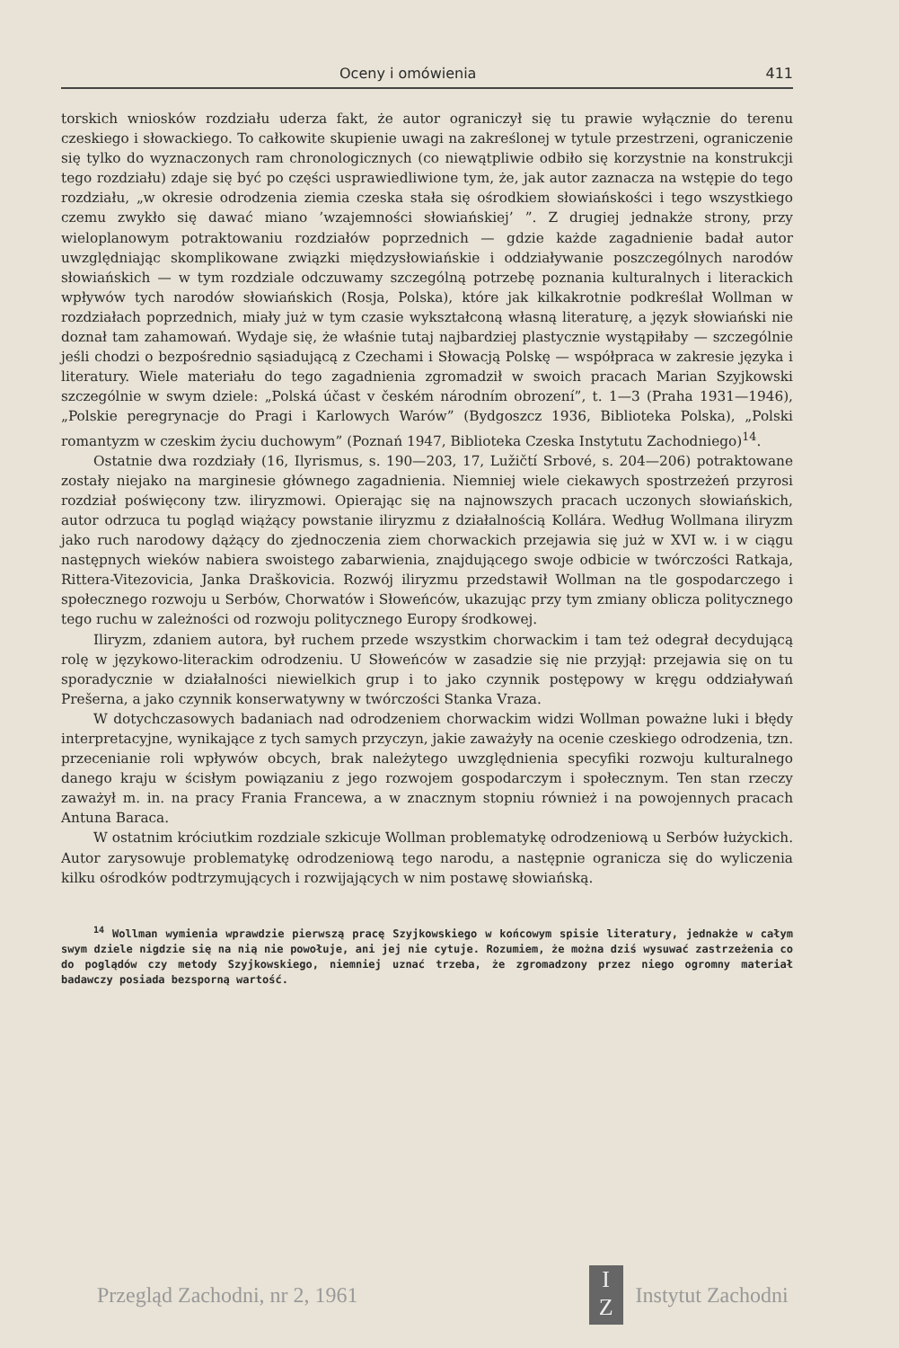Oceny i omówienia 411
torskich wniosków rozdziału uderza fakt, że autor ograniczył się tu prawie wyłącznie do terenu czeskiego i słowackiego. To całkowite skupienie uwagi na zakreślonej w tytule przestrzeni, ograniczenie się tylko do wyznaczonych ram chronologicznych (co niewątpliwie odbiło się korzystnie na konstrukcji tego rozdziału) zdaje się być po części usprawiedliwione tym, że, jak autor zaznacza na wstępie do tego rozdziału, „w okresie odrodzenia ziemia czeska stała się ośrodkiem słowiańskości i tego wszystkiego czemu zwykło się dawać miano ’wzajemności słowiańskiej’ ”. Z drugiej jednakże strony, przy wieloplanowym potraktowaniu rozdziałów poprzednich — gdzie każde zagadnienie badał autor uwzględniając skomplikowane związki międzysłowiańskie i oddziaływanie poszczególnych narodów słowiańskich — w tym rozdziale odczuwamy szczególną potrzebę poznania kulturalnych i literackich wpływów tych narodów słowiańskich (Rosja, Polska), które jak kilkakrotnie podkreślał Wollman w rozdziałach poprzednich, miały już w tym czasie wykształconą własną literaturę, a język słowiański nie doznał tam zahamowań. Wydaje się, że właśnie tutaj najbardziej plastycznie wystąpiłaby — szczególnie jeśli chodzi o bezpośrednio sąsiadującą z Czechami i Słowacją Polskę — współpraca w zakresie języka i literatury. Wiele materiału do tego zagadnienia zgromadził w swoich pracach Marian Szyjkowski szczególnie w swym dziele: „Polská účast v českém národním obrození”, t. 1—3 (Praha 1931—1946), „Polskie peregrynacje do Pragi i Karlowych Warów” (Bydgoszcz 1936, Biblioteka Polska), „Polski romantyzm w czeskim życiu duchowym” (Poznań 1947, Biblioteka Czeska Instytutu Zachodniego)<sup>14</sup>.
Ostatnie dwa rozdziały (16, Ilyrismus, s. 190—203, 17, Lužičtí Srbové, s. 204—206) potraktowane zostały niejako na marginesie głównego zagadnienia. Niemniej wiele ciekawych spostrzeżeń przyrosi rozdział poświęcony tzw. iliryzmowi. Opierając się na najnowszych pracach uczonych słowiańskich, autor odrzuca tu pogląd wiążący powstanie iliryzmu z działalnością Kollára. Według Wollmana iliryzm jako ruch narodowy dążący do zjednoczenia ziem chorwackich przejawia się już w XVI w. i w ciągu następnych wieków nabiera swoistego zabarwienia, znajdującego swoje odbicie w twórczości Ratkaja, Rittera-Vitezovicia, Janka Draškovicia. Rozwój iliryzmu przedstawił Wollman na tle gospodarczego i społecznego rozwoju u Serbów, Chorwatów i Słoweńców, ukazując przy tym zmiany oblicza politycznego tego ruchu w zależności od rozwoju politycznego Europy środkowej.
Iliryzm, zdaniem autora, był ruchem przede wszystkim chorwackim i tam też odegrał decydującą rolę w językowo-literackim odrodzeniu. U Słoweńców w zasadzie się nie przyjął: przejawia się on tu sporadycznie w działalności niewielkich grup i to jako czynnik postępowy w kręgu oddziaływań Prešerna, a jako czynnik konserwatywny w twórczości Stanka Vraza.
W dotychczasowych badaniach nad odrodzeniem chorwackim widzi Wollman poważne luki i błędy interpretacyjne, wynikające z tych samych przyczyn, jakie zaważyły na ocenie czeskiego odrodzenia, tzn. przecenianie roli wpływów obcych, brak należytego uwzględnienia specyfiki rozwoju kulturalnego danego kraju w ścisłym powiązaniu z jego rozwojem gospodarczym i społecznym. Ten stan rzeczy zaważył m. in. na pracy Frania Francewa, a w znacznym stopniu również i na powojennych pracach Antuna Baraca.
W ostatnim króciutkim rozdziale szkicuje Wollman problematykę odrodzeniową u Serbów łużyckich. Autor zarysowuje problematykę odrodzeniową tego narodu, a następnie ogranicza się do wyliczenia kilku ośrodków podtrzymujących i rozwijających w nim postawę słowiańską.
<sup>14</sup> Wollman wymienia wprawdzie pierwszą pracę Szyjkowskiego w końcowym spisie literatury, jednakże w całym swym dziele nigdzie się na nią nie powołuje, ani jej nie cytuje. Rozumiem, że można dziś wysuwać zastrzeżenia co do poglądów czy metody Szyjkowskiego, niemniej uznać trzeba, że zgromadzony przez niego ogromny materiał badawczy posiada bezsporną wartość.
Przegląd Zachodni, nr 2, 1961
I
Z
Instytut Zachodni